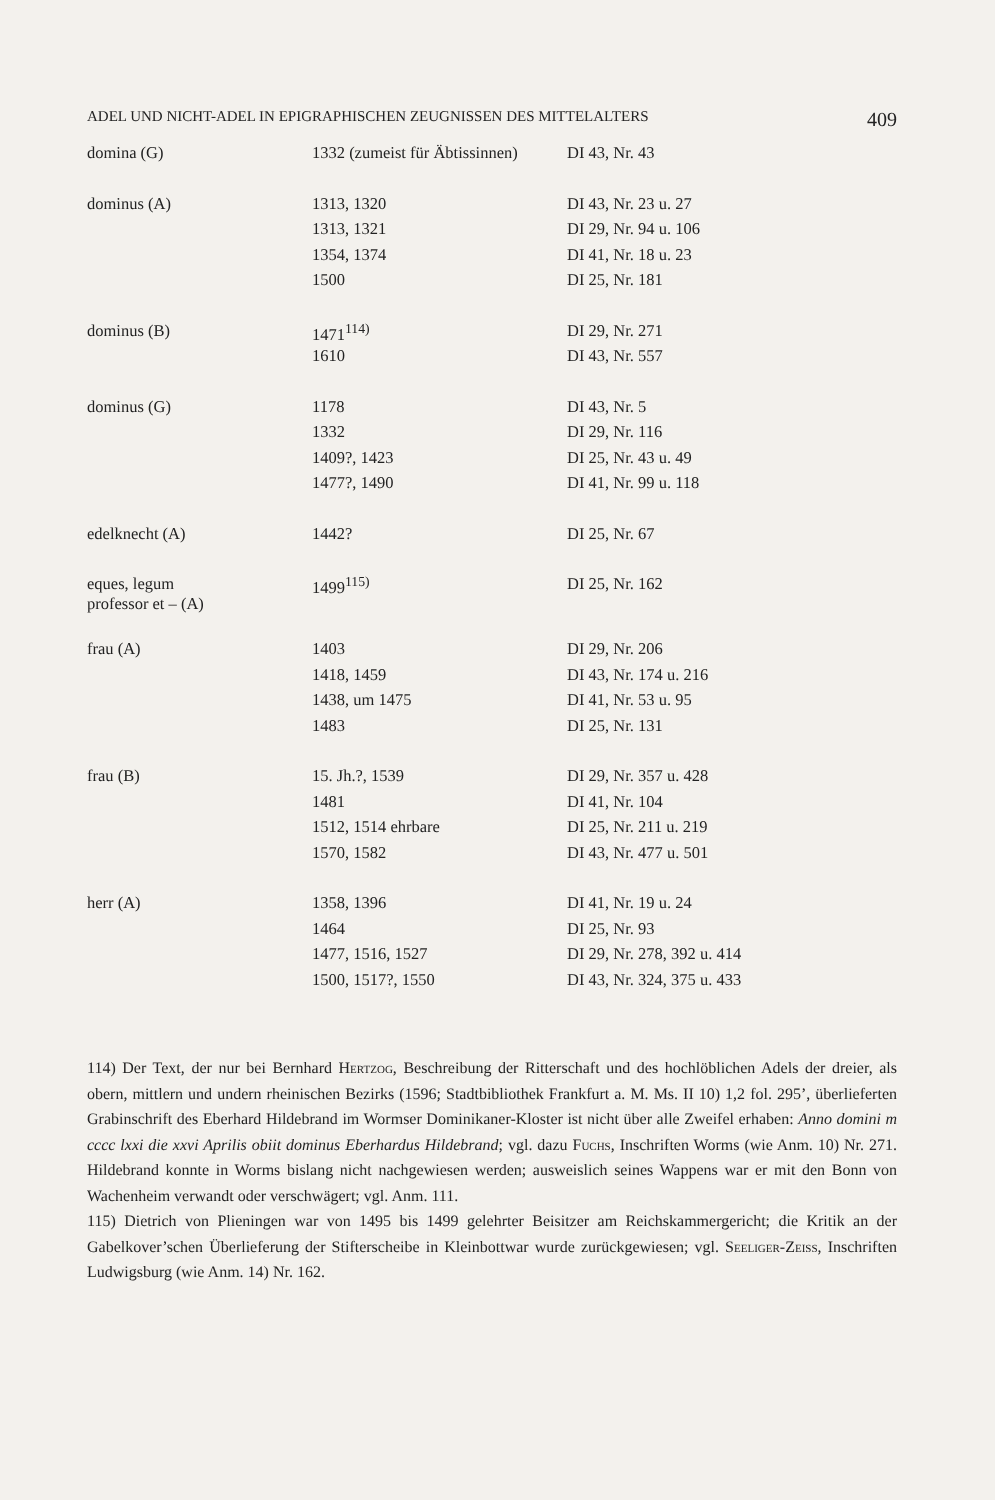ADEL UND NICHT-ADEL IN EPIGRAPHISCHEN ZEUGNISSEN DES MITTELALTERS 409
| domina (G) | 1332 (zumeist für Äbtissinnen) | DI 43, Nr. 43 |
| dominus (A) | 1313, 1320 | DI 43, Nr. 23 u. 27 |
| | 1313, 1321 | DI 29, Nr. 94 u. 106 |
| | 1354, 1374 | DI 41, Nr. 18 u. 23 |
| | 1500 | DI 25, Nr. 181 |
| dominus (B) | 1471<sup>114)</sup> | DI 29, Nr. 271 |
| | 1610 | DI 43, Nr. 557 |
| dominus (G) | 1178 | DI 43, Nr. 5 |
| | 1332 | DI 29, Nr. 116 |
| | 1409?, 1423 | DI 25, Nr. 43 u. 49 |
| | 1477?, 1490 | DI 41, Nr. 99 u. 118 |
| edelknecht (A) | 1442? | DI 25, Nr. 67 |
| eques, legum professor et – (A) | 1499<sup>115)</sup> | DI 25, Nr. 162 |
| frau (A) | 1403 | DI 29, Nr. 206 |
| | 1418, 1459 | DI 43, Nr. 174 u. 216 |
| | 1438, um 1475 | DI 41, Nr. 53 u. 95 |
| | 1483 | DI 25, Nr. 131 |
| frau (B) | 15. Jh.?, 1539 | DI 29, Nr. 357 u. 428 |
| | 1481 | DI 41, Nr. 104 |
| | 1512, 1514 ehrbare | DI 25, Nr. 211 u. 219 |
| | 1570, 1582 | DI 43, Nr. 477 u. 501 |
| herr (A) | 1358, 1396 | DI 41, Nr. 19 u. 24 |
| | 1464 | DI 25, Nr. 93 |
| | 1477, 1516, 1527 | DI 29, Nr. 278, 392 u. 414 |
| | 1500, 1517?, 1550 | DI 43, Nr. 324, 375 u. 433 |
114) Der Text, der nur bei Bernhard Hertzog, Beschreibung der Ritterschaft und des hochlöblichen Adels der dreier, als obern, mittlern und undern rheinischen Bezirks (1596; Stadtbibliothek Frankfurt a. M. Ms. II 10) 1,2 fol. 295’, überlieferten Grabinschrift des Eberhard Hildebrand im Wormser Dominikaner-Kloster ist nicht über alle Zweifel erhaben: Anno domini m cccc lxxi die xxvi Aprilis obiit dominus Eberhardus Hildebrand; vgl. dazu Fuchs, Inschriften Worms (wie Anm. 10) Nr. 271. Hildebrand konnte in Worms bislang nicht nachgewiesen werden; ausweislich seines Wappens war er mit den Bonn von Wachenheim verwandt oder verschwägert; vgl. Anm. 111.
115) Dietrich von Plieningen war von 1495 bis 1499 gelehrter Beisitzer am Reichskammergericht; die Kritik an der Gabelkover’schen Überlieferung der Stifterscheibe in Kleinbottwar wurde zurückgewiesen; vgl. Seeliger-Zeiss, Inschriften Ludwigsburg (wie Anm. 14) Nr. 162.